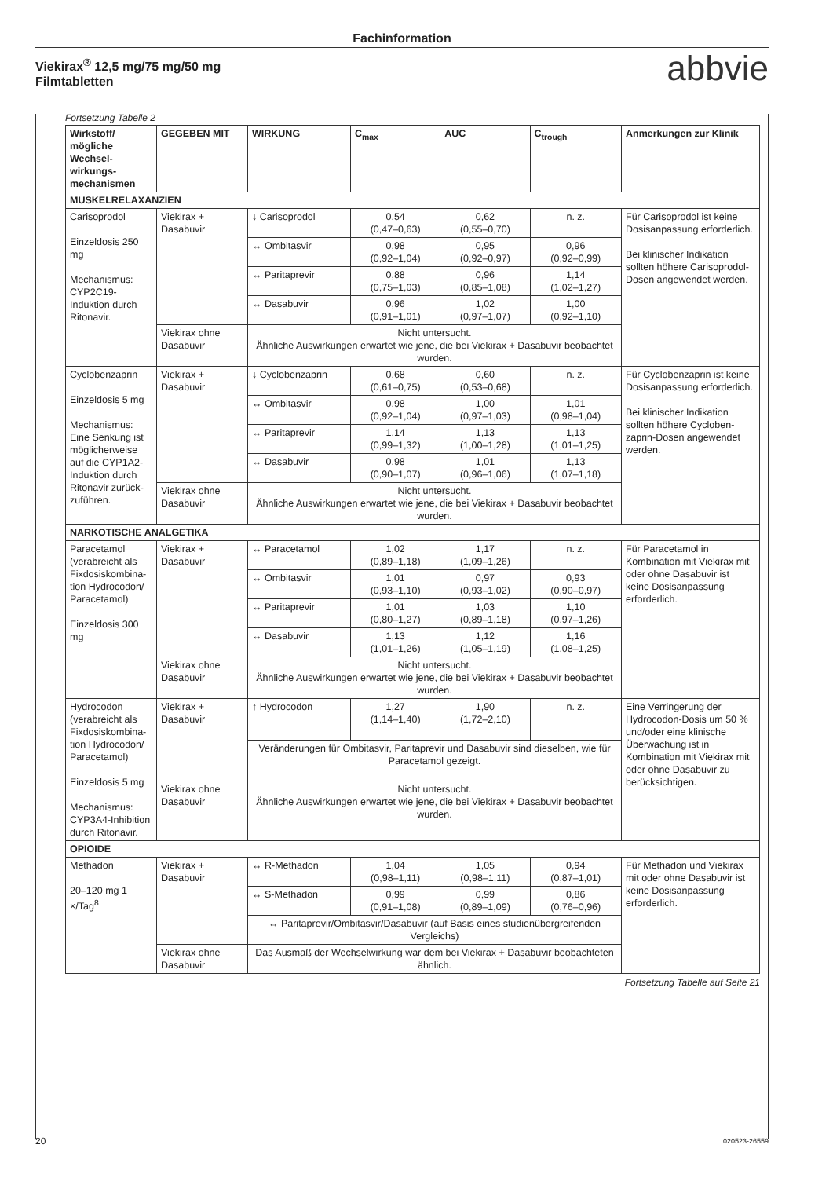Fachinformation
Viekirax<sup>®</sup> 12,5 mg/75 mg/50 mg
Filmtabletten
abbvie
Fortsetzung Tabelle 2
| Wirkstoff/ mögliche Wechsel­wirkungs­mechanismen | GEGEBEN MIT | WIRKUNG | C<sub>max</sub> | AUC | C<sub>trough</sub> | Anmerkungen zur Klinik |
| --- | --- | --- | --- | --- | --- | --- |
| MUSKELRELAXANZIEN | | | | | | |
| Carisoprodol Einzeldosis 250 mg Mechanismus: CYP2C19-Induktion durch Ritonavir. | Viekirax + Dasabuvir | ↓ Carisoprodol | 0,54 (0,47–0,63) | 0,62 (0,55–0,70) | n. z. | Für Carisoprodol ist keine Dosisanpassung erforderlich. Bei klinischer Indikation sollten höhere Carisoprodol-Dosen angewendet werden. |
| | | ↔ Ombitasvir | 0,98 (0,92–1,04) | 0,95 (0,92–0,97) | 0,96 (0,92–0,99) | |
| | | ↔ Paritaprevir | 0,88 (0,75–1,03) | 0,96 (0,85–1,08) | 1,14 (1,02–1,27) | |
| | | ↔ Dasabuvir | 0,96 (0,91–1,01) | 1,02 (0,97–1,07) | 1,00 (0,92–1,10) | |
| | Viekirax ohne Dasabuvir | Nicht untersucht. Ähnliche Auswirkungen erwartet wie jene, die bei Viekirax + Dasabuvir beobachtet wurden. | | | | |
| Cyclobenzaprin Einzeldosis 5 mg Mechanismus: Eine Senkung ist möglicherweise auf die CYP1A2-Induktion durch Ritonavir zurück­zuführen. | Viekirax + Dasabuvir | ↓ Cyclobenzaprin | 0,68 (0,61–0,75) | 0,60 (0,53–0,68) | n. z. | Für Cyclobenzaprin ist keine Dosisanpassung erforderlich. Bei klinischer Indikation sollten höhere Cycloben­zaprin-Dosen angewendet werden. |
| | | ↔ Ombitasvir | 0,98 (0,92–1,04) | 1,00 (0,97–1,03) | 1,01 (0,98–1,04) | |
| | | ↔ Paritaprevir | 1,14 (0,99–1,32) | 1,13 (1,00–1,28) | 1,13 (1,01–1,25) | |
| | | ↔ Dasabuvir | 0,98 (0,90–1,07) | 1,01 (0,96–1,06) | 1,13 (1,07–1,18) | |
| | Viekirax ohne Dasabuvir | Nicht untersucht. Ähnliche Auswirkungen erwartet wie jene, die bei Viekirax + Dasabuvir beobachtet wurden. | | | | |
| NARKOTISCHE ANALGETIKA | | | | | | |
| Paracetamol (verabreicht als Fixdosiskombina­tion Hydrocodon/ Paracetamol) Einzeldosis 300 mg | Viekirax + Dasabuvir | ↔ Paracetamol | 1,02 (0,89–1,18) | 1,17 (1,09–1,26) | n. z. | Für Paracetamol in Kombination mit Viekirax mit oder ohne Dasabuvir ist keine Dosisanpassung erforderlich. |
| | | ↔ Ombitasvir | 1,01 (0,93–1,10) | 0,97 (0,93–1,02) | 0,93 (0,90–0,97) | |
| | | ↔ Paritaprevir | 1,01 (0,80–1,27) | 1,03 (0,89–1,18) | 1,10 (0,97–1,26) | |
| | | ↔ Dasabuvir | 1,13 (1,01–1,26) | 1,12 (1,05–1,19) | 1,16 (1,08–1,25) | |
| | Viekirax ohne Dasabuvir | Nicht untersucht. Ähnliche Auswirkungen erwartet wie jene, die bei Viekirax + Dasabuvir beobachtet wurden. | | | | |
| Hydrocodon (verabreicht als Fixdosiskombina­tion Hydrocodon/ Paracetamol) Einzeldosis 5 mg Mechanismus: CYP3A4-Inhibition durch Ritonavir. | Viekirax + Dasabuvir | ↑ Hydrocodon | 1,27 (1,14–1,40) | 1,90 (1,72–2,10) | n. z. | Eine Verringerung der Hydrocodon-Dosis um 50 % und/oder eine klinische Überwachung ist in Kombination mit Viekirax mit oder ohne Dasabuvir zu berücksichtigen. |
| | | Veränderungen für Ombitasvir, Paritaprevir und Dasabuvir sind dieselben, wie für Paracetamol gezeigt. | | | | |
| | Viekirax ohne Dasabuvir | Nicht untersucht. Ähnliche Auswirkungen erwartet wie jene, die bei Viekirax + Dasabuvir beobachtet wurden. | | | | |
| OPIOIDE | | | | | | |
| Methadon 20–120 mg 1 ×/Tag<sup>8</sup> | Viekirax + Dasabuvir | ↔ R-Methadon | 1,04 (0,98–1,11) | 1,05 (0,98–1,11) | 0,94 (0,87–1,01) | Für Methadon und Viekirax mit oder ohne Dasabuvir ist keine Dosisanpassung erforderlich. |
| | | ↔ S-Methadon | 0,99 (0,91–1,08) | 0,99 (0,89–1,09) | 0,86 (0,76–0,96) | |
| | | ↔ Paritaprevir/Ombitasvir/Dasabuvir (auf Basis eines studienübergreifenden Vergleichs) | | | | |
| | Viekirax ohne Dasabuvir | Das Ausmaß der Wechselwirkung war dem bei Viekirax + Dasabuvir beobachteten ähnlich. | | | | |
Fortsetzung Tabelle auf Seite 21
20 020523-26559